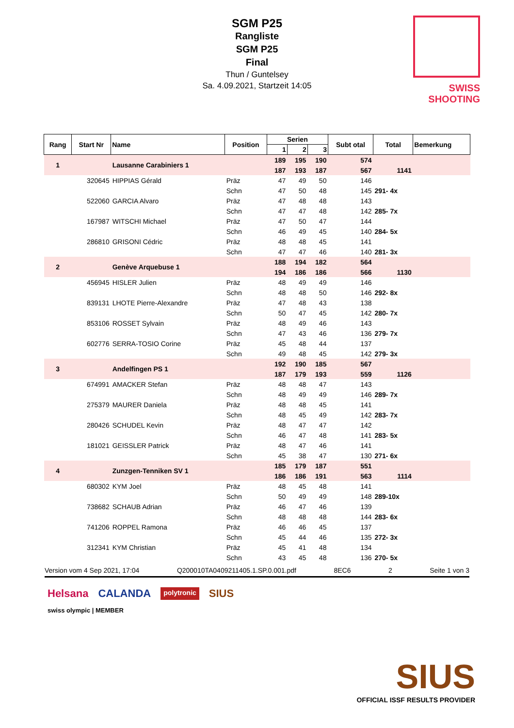SGM P25
Rangliste
SGM P25
Final
Thun / Guntelsey
Sa. 4.09.2021, Startzeit 14:05
SWISS SHOOTING
| Rang | Start Nr | Name | Position | Serien | | | Subt otal | Total | Bemerkung |
| --- | --- | --- | --- | --- | --- | --- | --- | --- | --- |
| | | | | 1 | 2 | 3 | | | |
| 1 | | Lausanne Carabiniers 1 | | 189 | 195 | 190 | 574 | | |
| | | | | 187 | 193 | 187 | 567 | 1141 | |
| | 320645 | HIPPIAS Gérald | Präz | 47 | 49 | 50 | 146 | | |
| | | | Schn | 47 | 50 | 48 | 145 | 291- 4x | |
| | 522060 | GARCIA Alvaro | Präz | 47 | 48 | 48 | 143 | | |
| | | | Schn | 47 | 47 | 48 | 142 | 285- 7x | |
| | 167987 | WITSCHI Michael | Präz | 47 | 50 | 47 | 144 | | |
| | | | Schn | 46 | 49 | 45 | 140 | 284- 5x | |
| | 286810 | GRISONI Cédric | Präz | 48 | 48 | 45 | 141 | | |
| | | | Schn | 47 | 47 | 46 | 140 | 281- 3x | |
| 2 | | Genève Arquebuse 1 | | 188 | 194 | 182 | 564 | | |
| | | | | 194 | 186 | 186 | 566 | 1130 | |
| | 456945 | HISLER Julien | Präz | 48 | 49 | 49 | 146 | | |
| | | | Schn | 48 | 48 | 50 | 146 | 292- 8x | |
| | 839131 | LHOTE Pierre-Alexandre | Präz | 47 | 48 | 43 | 138 | | |
| | | | Schn | 50 | 47 | 45 | 142 | 280- 7x | |
| | 853106 | ROSSET Sylvain | Präz | 48 | 49 | 46 | 143 | | |
| | | | Schn | 47 | 43 | 46 | 136 | 279- 7x | |
| | 602776 | SERRA-TOSIO Corine | Präz | 45 | 48 | 44 | 137 | | |
| | | | Schn | 49 | 48 | 45 | 142 | 279- 3x | |
| 3 | | Andelfingen PS 1 | | 192 | 190 | 185 | 567 | | |
| | | | | 187 | 179 | 193 | 559 | 1126 | |
| | 674991 | AMACKER Stefan | Präz | 48 | 48 | 47 | 143 | | |
| | | | Schn | 48 | 49 | 49 | 146 | 289- 7x | |
| | 275379 | MAURER Daniela | Präz | 48 | 48 | 45 | 141 | | |
| | | | Schn | 48 | 45 | 49 | 142 | 283- 7x | |
| | 280426 | SCHUDEL Kevin | Präz | 48 | 47 | 47 | 142 | | |
| | | | Schn | 46 | 47 | 48 | 141 | 283- 5x | |
| | 181021 | GEISSLER Patrick | Präz | 48 | 47 | 46 | 141 | | |
| | | | Schn | 45 | 38 | 47 | 130 | 271- 6x | |
| 4 | | Zunzgen-Tenniken SV 1 | | 185 | 179 | 187 | 551 | | |
| | | | | 186 | 186 | 191 | 563 | 1114 | |
| | 680302 | KYM Joel | Präz | 48 | 45 | 48 | 141 | | |
| | | | Schn | 50 | 49 | 49 | 148 | 289-10x | |
| | 738682 | SCHAUB Adrian | Präz | 46 | 47 | 46 | 139 | | |
| | | | Schn | 48 | 48 | 48 | 144 | 283- 6x | |
| | 741206 | ROPPEL Ramona | Präz | 46 | 46 | 45 | 137 | | |
| | | | Schn | 45 | 44 | 46 | 135 | 272- 3x | |
| | 312341 | KYM Christian | Präz | 45 | 41 | 48 | 134 | | |
| | | | Schn | 43 | 45 | 48 | 136 | 270- 5x | |
Version vom 4 Sep 2021, 17:04 Q200010TA0409211405.1.SP.0.001.pdf 8EC6 2 Seite 1 von 3
Helsana CALANDA polytronic SIUS
swiss olympic | MEMBER
SIUS
OFFICIAL ISSF RESULTS PROVIDER